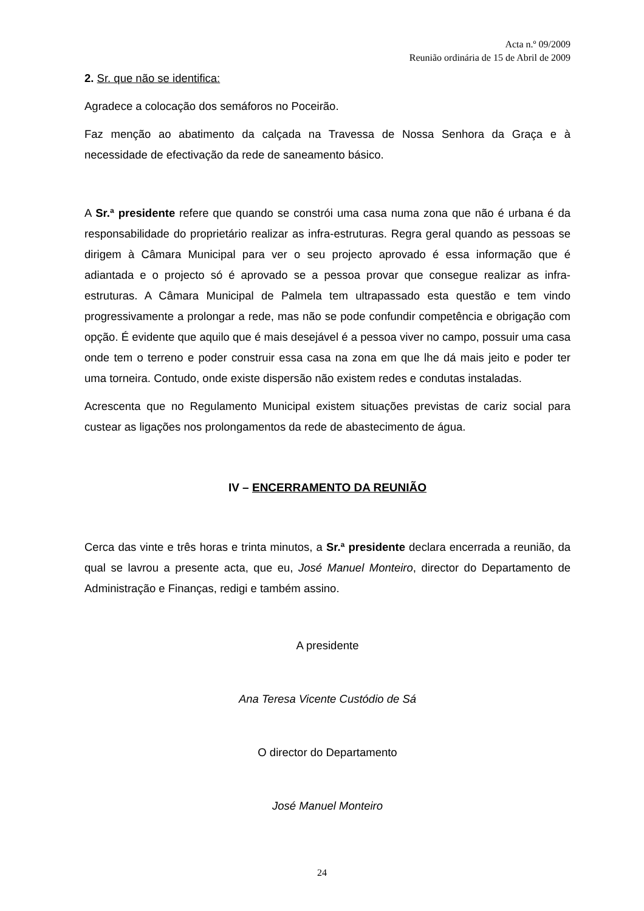Acta n.º 09/2009
Reunião ordinária de 15 de Abril de 2009
2. Sr. que não se identifica:
Agradece a colocação dos semáforos no Poceirão.
Faz menção ao abatimento da calçada na Travessa de Nossa Senhora da Graça e à necessidade de efectivação da rede de saneamento básico.
A Sr.ª presidente refere que quando se constrói uma casa numa zona que não é urbana é da responsabilidade do proprietário realizar as infra-estruturas. Regra geral quando as pessoas se dirigem à Câmara Municipal para ver o seu projecto aprovado é essa informação que é adiantada e o projecto só é aprovado se a pessoa provar que consegue realizar as infra-estruturas. A Câmara Municipal de Palmela tem ultrapassado esta questão e tem vindo progressivamente a prolongar a rede, mas não se pode confundir competência e obrigação com opção. É evidente que aquilo que é mais desejável é a pessoa viver no campo, possuir uma casa onde tem o terreno e poder construir essa casa na zona em que lhe dá mais jeito e poder ter uma torneira. Contudo, onde existe dispersão não existem redes e condutas instaladas.
Acrescenta que no Regulamento Municipal existem situações previstas de cariz social para custear as ligações nos prolongamentos da rede de abastecimento de água.
IV – ENCERRAMENTO DA REUNIÃO
Cerca das vinte e três horas e trinta minutos, a Sr.ª presidente declara encerrada a reunião, da qual se lavrou a presente acta, que eu, José Manuel Monteiro, director do Departamento de Administração e Finanças, redigi e também assino.
A presidente
Ana Teresa Vicente Custódio de Sá
O director do Departamento
José Manuel Monteiro
24